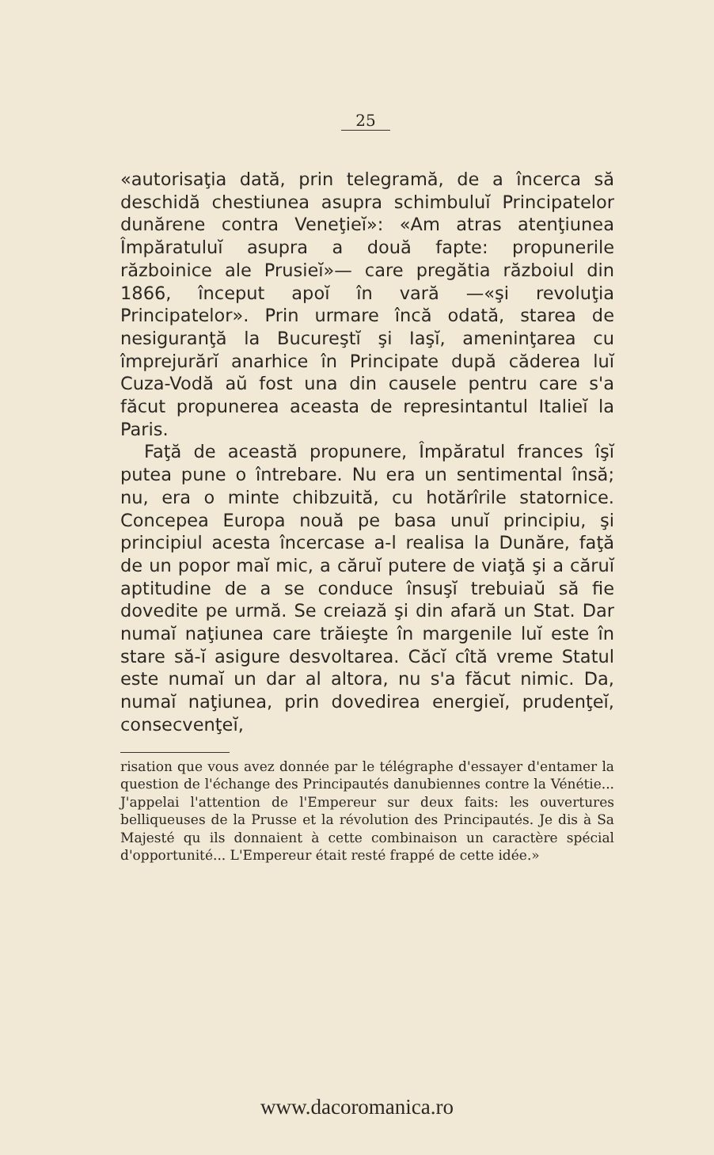25
«autorisaţia dată, prin telegramă, de a încerca să deschidă chestiunea asupra schimbuluĭ Principatelor dunărene contra Veneţieĭ»: «Am atras atenţiunea Împăratuluĭ asupra a două fapte: propunerile războinice ale Prusieĭ»— care pregătia războiul din 1866, început apoĭ în vară —«şi revoluţia Principatelor». Prin urmare încă odată, starea de nesiguranţă la Bucureştĭ şi Iaşĭ, ameninţarea cu împrejurărĭ anarhice în Principate după căderea luĭ Cuza-Vodă aŭ fost una din causele pentru care s'a făcut propunerea aceasta de represintantul Italieĭ la Paris.
Faţă de această propunere, Împăratul frances îşĭ putea pune o întrebare. Nu era un sentimental însă; nu, era o minte chibzuită, cu hotărîrile statornice. Concepea Europa nouă pe basa unuĭ principiu, şi principiul acesta încercase a-l realisa la Dunăre, faţă de un popor maĭ mic, a căruĭ putere de viaţă şi a căruĭ aptitudine de a se conduce însuşĭ trebuiaŭ să fie dovedite pe urmă. Se creiază şi din afară un Stat. Dar numaĭ naţiunea care trăieşte în margenile luĭ este în stare să-ĭ asigure desvoltarea. Căcĭ cîtă vreme Statul este numaĭ un dar al altora, nu s'a făcut nimic. Da, numaĭ naţiunea, prin dovedirea energieĭ, prudenţeĭ, consecvenţeĭ,
risation que vous avez donnée par le télégraphe d'essayer d'entamer la question de l'échange des Principautés danubiennes contre la Vénétie... J'appelai l'attention de l'Empereur sur deux faits: les ouvertures belliqueuses de la Prusse et la révolution des Principautés. Je dis à Sa Majesté qu ils donnaient à cette combinaison un caractère spécial d'opportunité... L'Empereur était resté frappé de cette idée.»
www.dacoromanica.ro